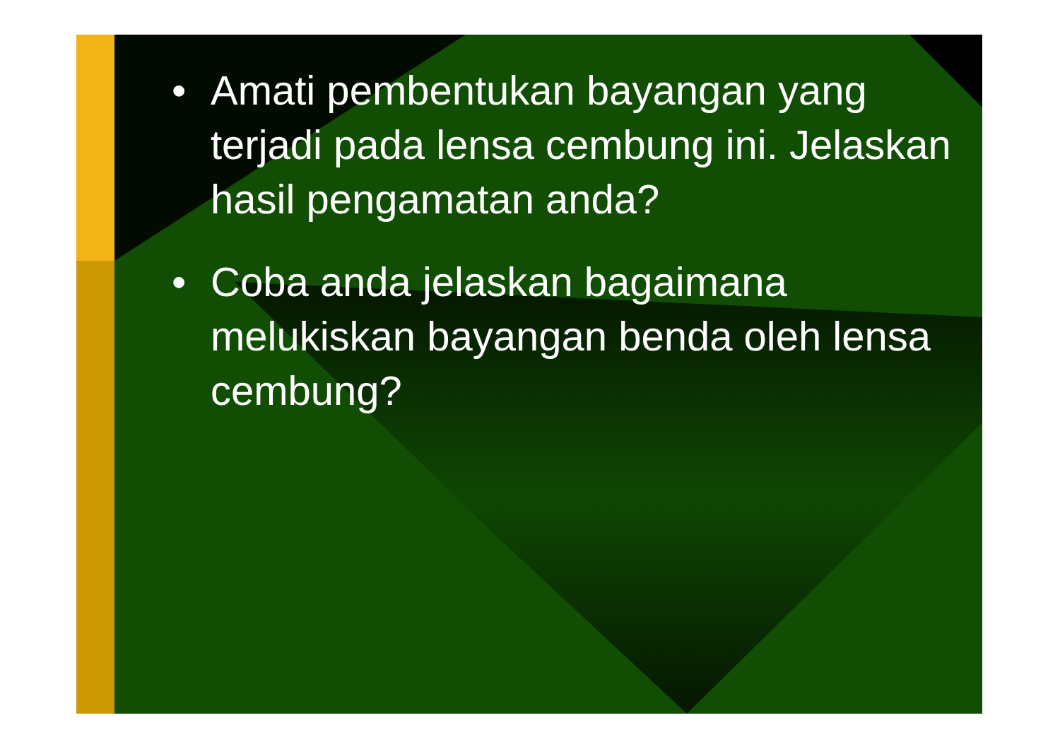• Amati pembentukan bayangan yang terjadi pada lensa cembung ini. Jelaskan hasil pengamatan anda?
• Coba anda jelaskan bagaimana melukiskan bayangan benda oleh lensa cembung?